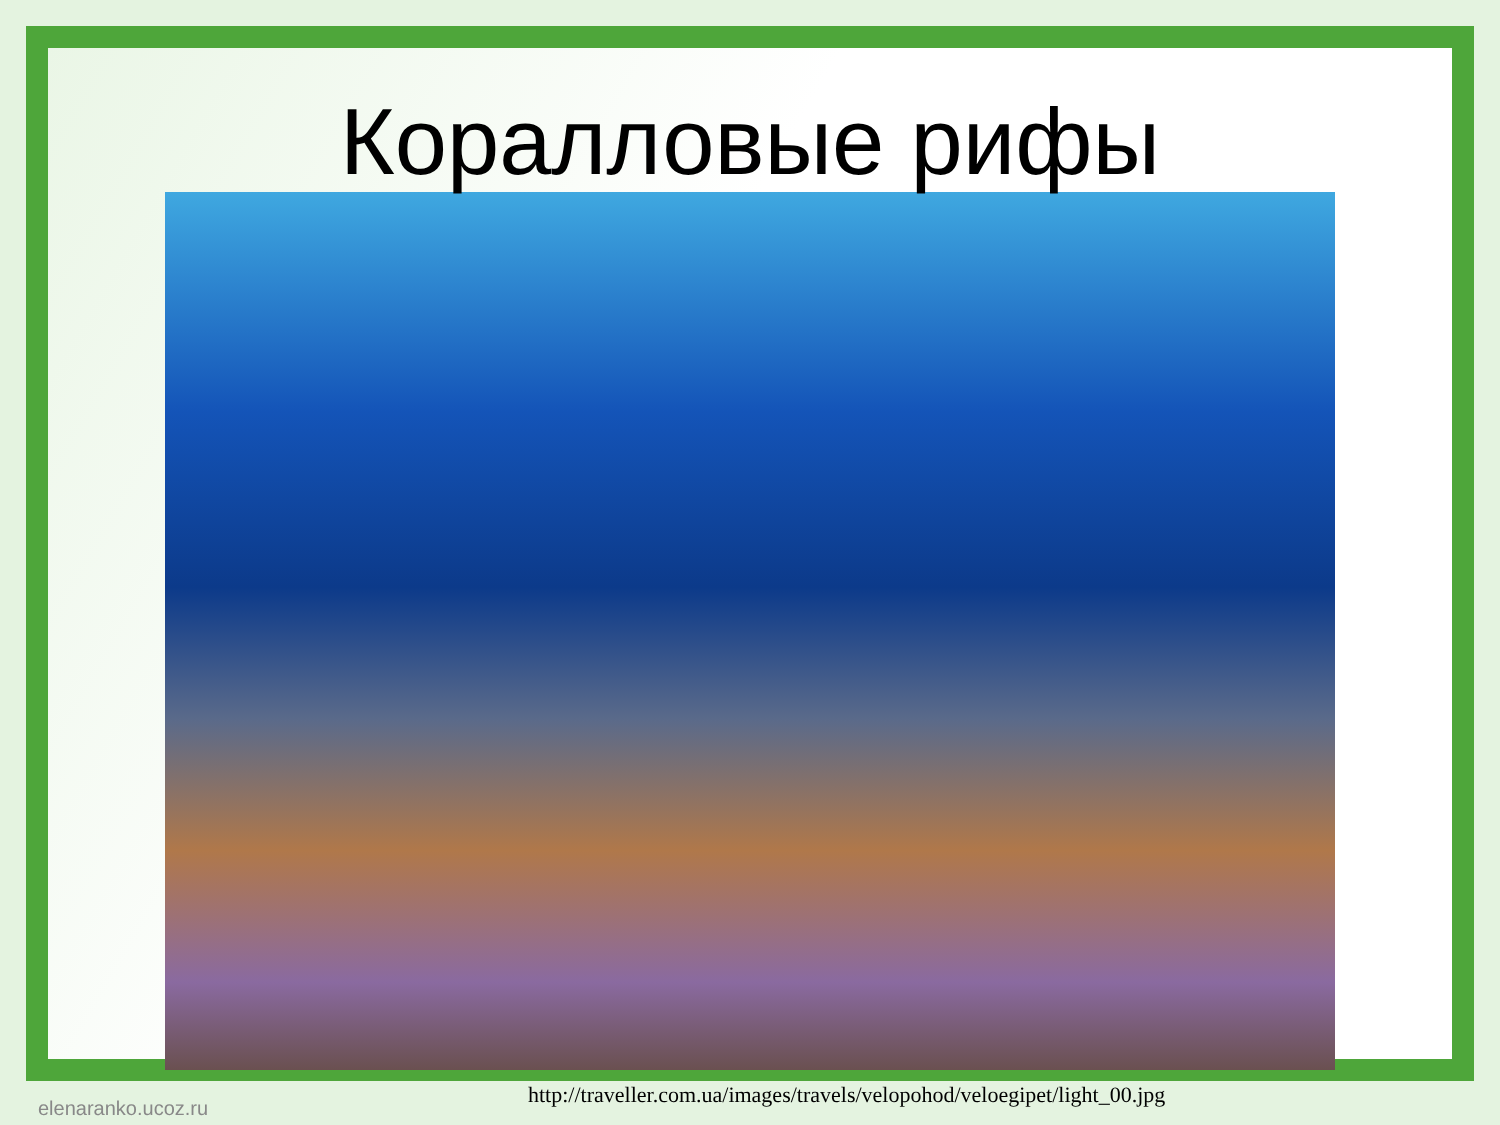Коралловые рифы
http://traveller.com.ua/images/travels/velopohod/veloegipet/light_00.jpg
elenaranko.ucoz.ru